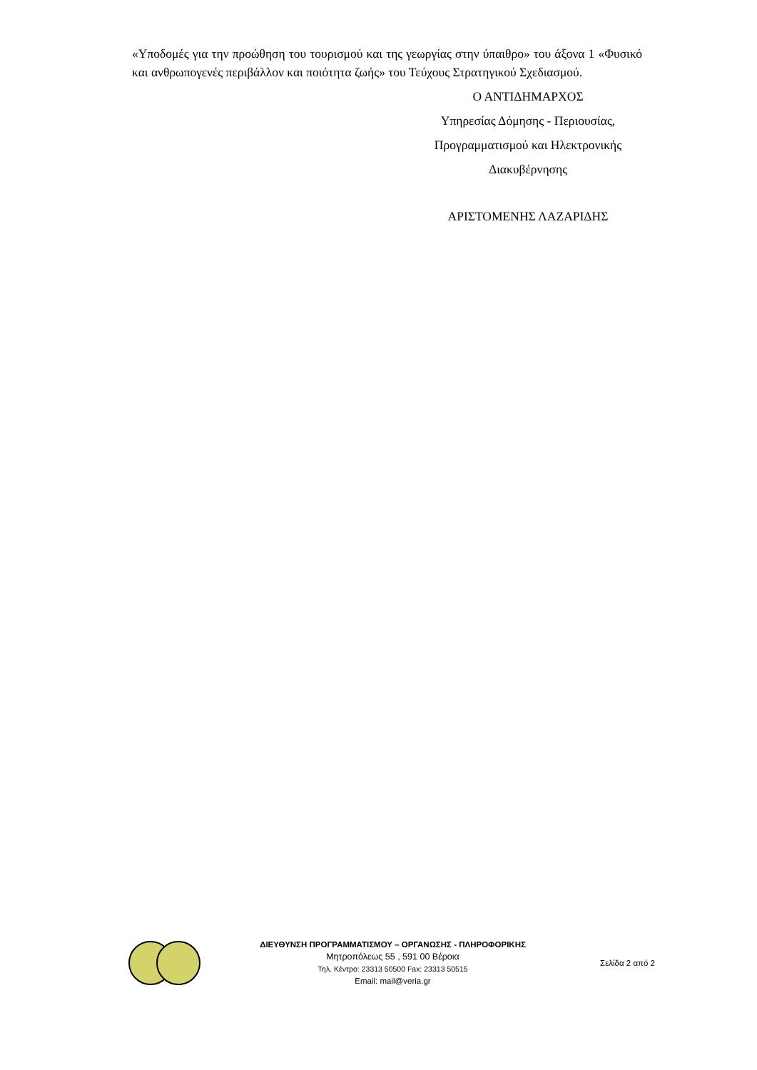«Υποδομές για την προώθηση του τουρισμού και της γεωργίας στην ύπαιθρο» του άξονα 1 «Φυσικό και ανθρωπογενές περιβάλλον και ποιότητα ζωής» του Τεύχους Στρατηγικού Σχεδιασμού.
Ο ΑΝΤΙΔΗΜΑΡΧΟΣ
Υπηρεσίας Δόμησης - Περιουσίας,
Προγραμματισμού και Ηλεκτρονικής
Διακυβέρνησης
ΑΡΙΣΤΟΜΕΝΗΣ ΛΑΖΑΡΙΔΗΣ
ΔΙΕΥΘΥΝΣΗ ΠΡΟΓΡΑΜΜΑΤΙΣΜΟΥ – ΟΡΓΑΝΩΣΗΣ - ΠΛΗΡΟΦΟΡΙΚΗΣ
Μητροπόλεως 55 , 591 00 Βέροια
Τηλ. Κέντρο: 23313 50500 Fax: 23313 50515
Email: mail@veria.gr
Σελίδα 2 από 2